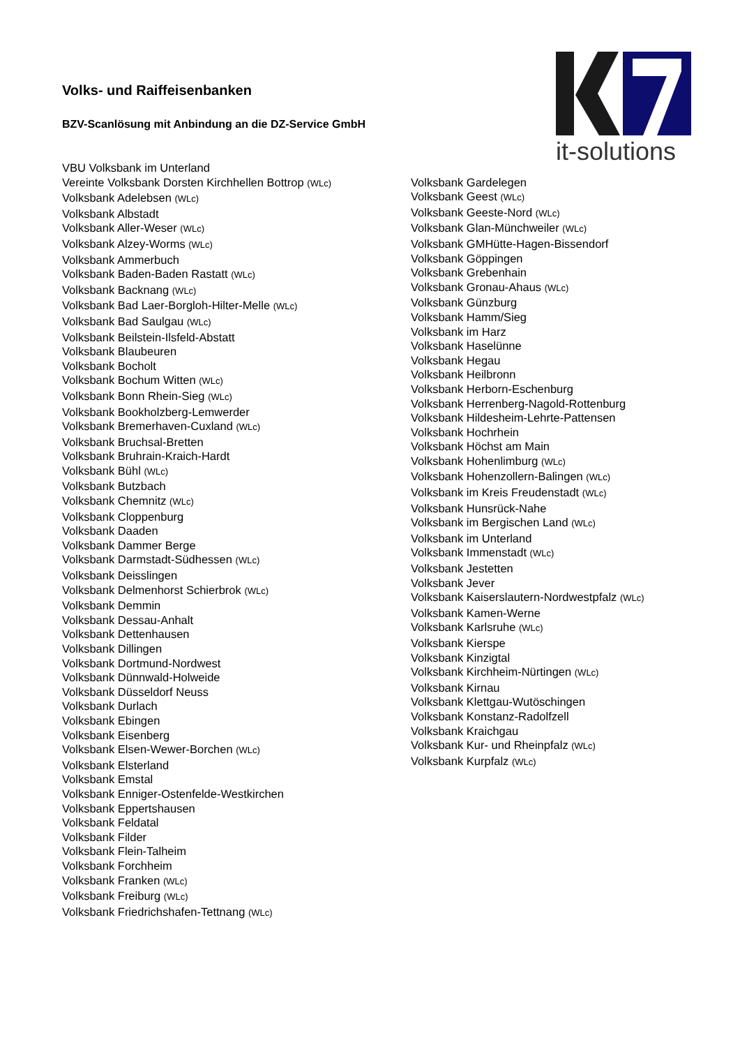it-solutions
Volks- und Raiffeisenbanken
BZV-Scanlösung mit Anbindung an die DZ-Service GmbH
VBU Volksbank im Unterland
Vereinte Volksbank Dorsten Kirchhellen Bottrop (WLc)
Volksbank Adelebsen (WLc)
Volksbank Albstadt
Volksbank Aller-Weser (WLc)
Volksbank Alzey-Worms (WLc)
Volksbank Ammerbuch
Volksbank Baden-Baden Rastatt (WLc)
Volksbank Backnang (WLc)
Volksbank Bad Laer-Borgloh-Hilter-Melle (WLc)
Volksbank Bad Saulgau (WLc)
Volksbank Beilstein-Ilsfeld-Abstatt
Volksbank Blaubeuren
Volksbank Bocholt
Volksbank Bochum Witten (WLc)
Volksbank Bonn Rhein-Sieg (WLc)
Volksbank Bookholzberg-Lemwerder
Volksbank Bremerhaven-Cuxland (WLc)
Volksbank Bruchsal-Bretten
Volksbank Bruhrain-Kraich-Hardt
Volksbank Bühl (WLc)
Volksbank Butzbach
Volksbank Chemnitz (WLc)
Volksbank Cloppenburg
Volksbank Daaden
Volksbank Dammer Berge
Volksbank Darmstadt-Südhessen (WLc)
Volksbank Deisslingen
Volksbank Delmenhorst Schierbrok (WLc)
Volksbank Demmin
Volksbank Dessau-Anhalt
Volksbank Dettenhausen
Volksbank Dillingen
Volksbank Dortmund-Nordwest
Volksbank Dünnwald-Holweide
Volksbank Düsseldorf Neuss
Volksbank Durlach
Volksbank Ebingen
Volksbank Eisenberg
Volksbank Elsen-Wewer-Borchen (WLc)
Volksbank Elsterland
Volksbank Emstal
Volksbank Enniger-Ostenfelde-Westkirchen
Volksbank Eppertshausen
Volksbank Feldatal
Volksbank Filder
Volksbank Flein-Talheim
Volksbank Forchheim
Volksbank Franken (WLc)
Volksbank Freiburg (WLc)
Volksbank Friedrichshafen-Tettnang (WLc)
Volksbank Gardelegen
Volksbank Geest (WLc)
Volksbank Geeste-Nord (WLc)
Volksbank Glan-Münchweiler (WLc)
Volksbank GMHütte-Hagen-Bissendorf
Volksbank Göppingen
Volksbank Grebenhain
Volksbank Gronau-Ahaus (WLc)
Volksbank Günzburg
Volksbank Hamm/Sieg
Volksbank im Harz
Volksbank Haselünne
Volksbank Hegau
Volksbank Heilbronn
Volksbank Herborn-Eschenburg
Volksbank Herrenberg-Nagold-Rottenburg
Volksbank Hildesheim-Lehrte-Pattensen
Volksbank Hochrhein
Volksbank Höchst am Main
Volksbank Hohenlimburg (WLc)
Volksbank Hohenzollern-Balingen (WLc)
Volksbank im Kreis Freudenstadt (WLc)
Volksbank Hunsrück-Nahe
Volksbank im Bergischen Land (WLc)
Volksbank im Unterland
Volksbank Immenstadt (WLc)
Volksbank Jestetten
Volksbank Jever
Volksbank Kaiserslautern-Nordwestpfalz (WLc)
Volksbank Kamen-Werne
Volksbank Karlsruhe (WLc)
Volksbank Kierspe
Volksbank Kinzigtal
Volksbank Kirchheim-Nürtingen (WLc)
Volksbank Kirnau
Volksbank Klettgau-Wutöschingen
Volksbank Konstanz-Radolfzell
Volksbank Kraichgau
Volksbank Kur- und Rheinpfalz (WLc)
Volksbank Kurpfalz (WLc)